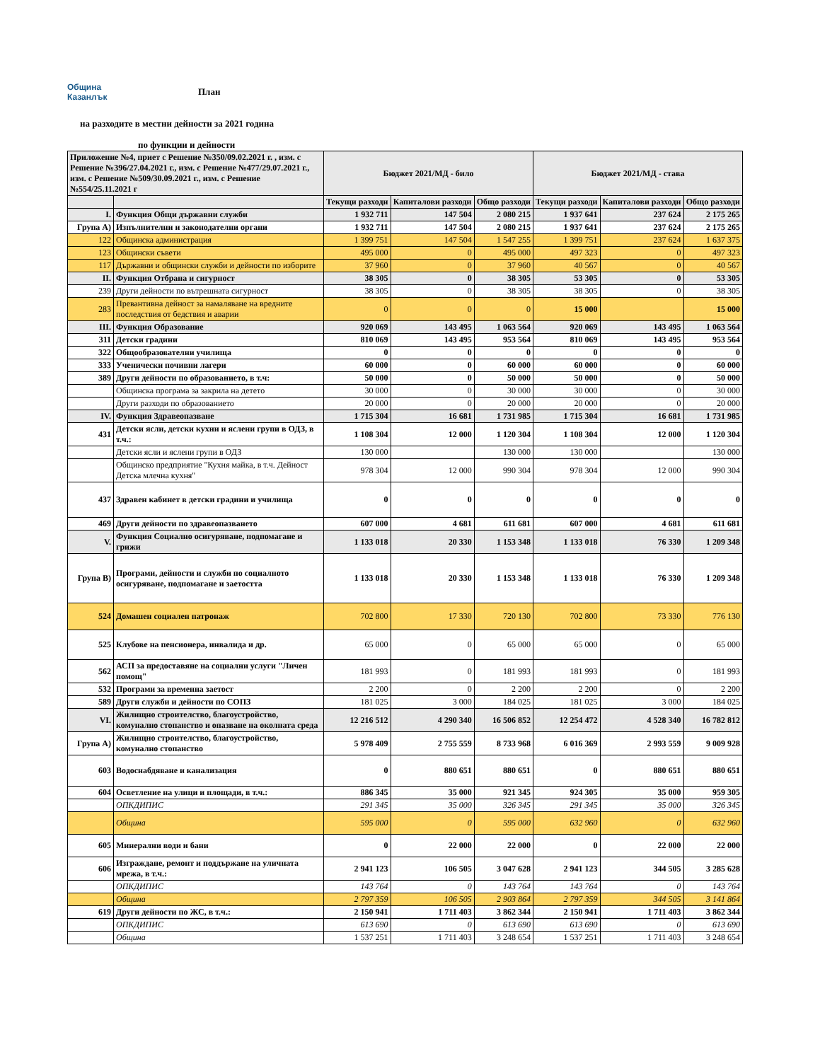Община
Казанлък
План
на разходите в местни дейности за 2021 година
по функции и дейности
| Приложение №4, приет с Решение №350/09.02.2021 г. , изм. с Решение №396/27.04.2021 г., изм. с Решение №477/29.07.2021 г., изм. с Решение №509/30.09.2021 г., изм. с Решение №554/25.11.2021 г | | Бюджет 2021/МД - било | | | Бюджет 2021/МД - става | | |
| --- | --- | --- | --- | --- | --- | --- | --- |
| | | Текущи разходи | Капиталови разходи | Общо разходи | Текущи разходи | Капиталови разходи | Общо разходи |
| I. | Функция Общи държавни служби | 1 932 711 | 147 504 | 2 080 215 | 1 937 641 | 237 624 | 2 175 265 |
| Група А) | Изпълнителни и законодателни органи | 1 932 711 | 147 504 | 2 080 215 | 1 937 641 | 237 624 | 2 175 265 |
| 122 | Общинска администрация | 1 399 751 | 147 504 | 1 547 255 | 1 399 751 | 237 624 | 1 637 375 |
| 123 | Общински съвети | 495 000 | 0 | 495 000 | 497 323 | 0 | 497 323 |
| 117 | Държавни и общински служби и дейности по изборите | 37 960 | 0 | 37 960 | 40 567 | 0 | 40 567 |
| II. | Функция Отбрана и сигурност | 38 305 | 0 | 38 305 | 53 305 | 0 | 53 305 |
| 239 | Други дейности по вътрешната сигурност | 38 305 | 0 | 38 305 | 38 305 | 0 | 38 305 |
| 283 | Превантивна дейност за намаляване на вредните последствия от бедствия и аварии | 0 | 0 | 0 | 15 000 | | 15 000 |
| III. | Функция Образование | 920 069 | 143 495 | 1 063 564 | 920 069 | 143 495 | 1 063 564 |
| 311 | Детски градини | 810 069 | 143 495 | 953 564 | 810 069 | 143 495 | 953 564 |
| 322 | Общообразователни училища | 0 | 0 | 0 | 0 | 0 | 0 |
| 333 | Ученически почивни лагери | 60 000 | 0 | 60 000 | 60 000 | 0 | 60 000 |
| 389 | Други дейности по образованието, в т.ч: | 50 000 | 0 | 50 000 | 50 000 | 0 | 50 000 |
| | Общинска програма за закрила на детето | 30 000 | 0 | 30 000 | 30 000 | 0 | 30 000 |
| | Други разходи по образованието | 20 000 | 0 | 20 000 | 20 000 | 0 | 20 000 |
| IV. | Функция Здравеопазване | 1 715 304 | 16 681 | 1 731 985 | 1 715 304 | 16 681 | 1 731 985 |
| 431 | Детски ясли, детски кухни и яслени групи в ОДЗ, в т.ч.: | 1 108 304 | 12 000 | 1 120 304 | 1 108 304 | 12 000 | 1 120 304 |
| | Детски ясли и яслени групи в ОДЗ | 130 000 | | 130 000 | 130 000 | | 130 000 |
| | Общинско предприятие "Кухня майка, в т.ч. Дейност Детска млечна кухня" | 978 304 | 12 000 | 990 304 | 978 304 | 12 000 | 990 304 |
| 437 | Здравен кабинет в детски градини и училища | 0 | 0 | 0 | 0 | 0 | 0 |
| 469 | Други дейности по здравеопазването | 607 000 | 4 681 | 611 681 | 607 000 | 4 681 | 611 681 |
| V. | Функция Социално осигуряване, подпомагане и грижи | 1 133 018 | 20 330 | 1 153 348 | 1 133 018 | 76 330 | 1 209 348 |
| Група В) | Програми, дейности и служби по социалното осигуряване, подпомагане и заетостта | 1 133 018 | 20 330 | 1 153 348 | 1 133 018 | 76 330 | 1 209 348 |
| 524 | Домашен социален патронаж | 702 800 | 17 330 | 720 130 | 702 800 | 73 330 | 776 130 |
| 525 | Клубове на пенсионера, инвалида и др. | 65 000 | 0 | 65 000 | 65 000 | 0 | 65 000 |
| 562 | АСП за предоставяне на социални услуги "Личен помощ" | 181 993 | 0 | 181 993 | 181 993 | 0 | 181 993 |
| 532 | Програми за временна заетост | 2 200 | 0 | 2 200 | 2 200 | 0 | 2 200 |
| 589 | Други служби и дейности по СОПЗ | 181 025 | 3 000 | 184 025 | 181 025 | 3 000 | 184 025 |
| VI. | Жилищно строителство, благоустройство, комунално стопанство и опазване на околната среда | 12 216 512 | 4 290 340 | 16 506 852 | 12 254 472 | 4 528 340 | 16 782 812 |
| Група А) | Жилищно строителство, благоустройство, комунално стопанство | 5 978 409 | 2 755 559 | 8 733 968 | 6 016 369 | 2 993 559 | 9 009 928 |
| 603 | Водоснабдяване и канализация | 0 | 880 651 | 880 651 | 0 | 880 651 | 880 651 |
| 604 | Осветление на улици и площади, в т.ч.: | 886 345 | 35 000 | 921 345 | 924 305 | 35 000 | 959 305 |
| | ОПКДИПИС | 291 345 | 35 000 | 326 345 | 291 345 | 35 000 | 326 345 |
| | Община | 595 000 | 0 | 595 000 | 632 960 | 0 | 632 960 |
| 605 | Минерални води и бани | 0 | 22 000 | 22 000 | 0 | 22 000 | 22 000 |
| 606 | Изграждане, ремонт и поддържане на уличната мрежа, в т.ч.: | 2 941 123 | 106 505 | 3 047 628 | 2 941 123 | 344 505 | 3 285 628 |
| | ОПКДИПИС | 143 764 | 0 | 143 764 | 143 764 | 0 | 143 764 |
| | Община | 2 797 359 | 106 505 | 2 903 864 | 2 797 359 | 344 505 | 3 141 864 |
| 619 | Други дейности по ЖС, в т.ч.: | 2 150 941 | 1 711 403 | 3 862 344 | 2 150 941 | 1 711 403 | 3 862 344 |
| | ОПКДИПИС | 613 690 | 0 | 613 690 | 613 690 | 0 | 613 690 |
| | Община | 1 537 251 | 1 711 403 | 3 248 654 | 1 537 251 | 1 711 403 | 3 248 654 |